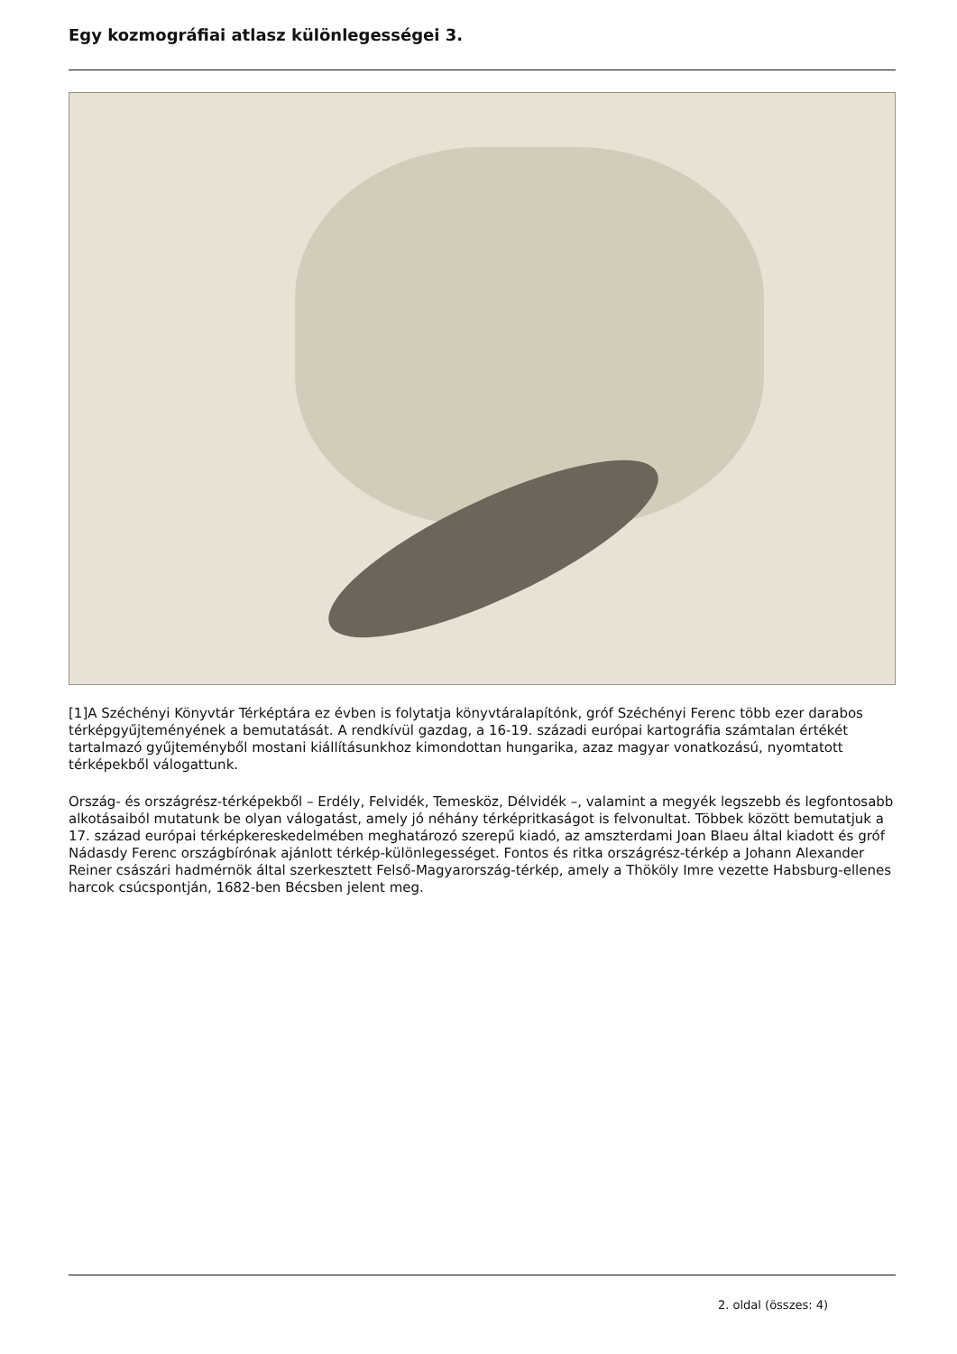Egy kozmográfiai atlasz különlegességei 3.
[1]A Széchényi Könyvtár Térképtára ez évben is folytatja könyvtáralapítónk, gróf Széchényi Ferenc több ezer darabos térképgyűjteményének a bemutatását. A rendkívül gazdag, a 16-19. századi európai kartográfia számtalan értékét tartalmazó gyűjteményből mostani kiállításunkhoz kimondottan hungarika, azaz magyar vonatkozású, nyomtatott térképekből válogattunk.
Ország- és országrész-térképekből – Erdély, Felvidék, Temesköz, Délvidék –, valamint a megyék legszebb és legfontosabb alkotásaiból mutatunk be olyan válogatást, amely jó néhány térképritkaságot is felvonultat. Többek között bemutatjuk a 17. század európai térképkereskedelmében meghatározó szerepű kiadó, az amszterdami Joan Blaeu által kiadott és gróf Nádasdy Ferenc országbírónak ajánlott térkép-különlegességet. Fontos és ritka országrész-térkép a Johann Alexander Reiner császári hadmérnök által szerkesztett Felső-Magyarország-térkép, amely a Thököly Imre vezette Habsburg-ellenes harcok csúcspontján, 1682-ben Bécsben jelent meg.
2. oldal (összes: 4)